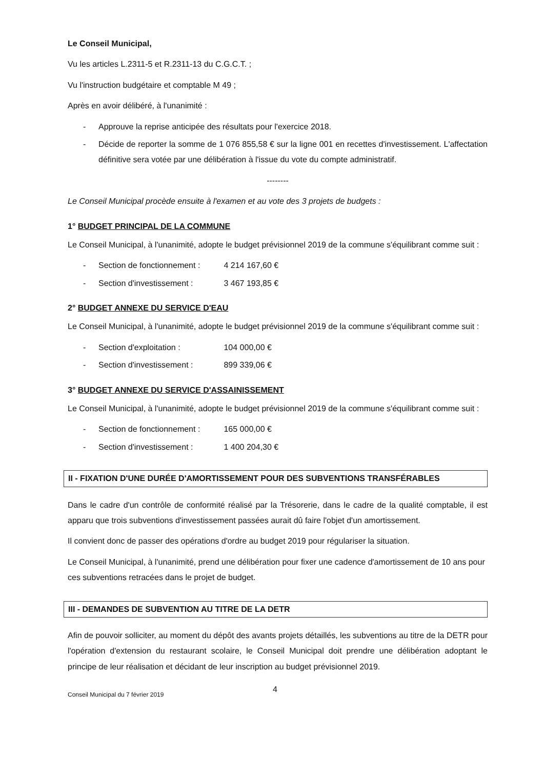Le Conseil Municipal,
Vu les articles L.2311-5 et R.2311-13 du C.G.C.T. ;
Vu l'instruction budgétaire et comptable M 49 ;
Après en avoir délibéré, à l'unanimité :
- Approuve la reprise anticipée des résultats pour l'exercice 2018.
- Décide de reporter la somme de 1 076 855,58 € sur la ligne 001 en recettes d'investissement. L'affectation définitive sera votée par une délibération à l'issue du vote du compte administratif.
--------
Le Conseil Municipal procède ensuite à l'examen et au vote des 3 projets de budgets :
1° BUDGET PRINCIPAL DE LA COMMUNE
Le Conseil Municipal, à l'unanimité, adopte le budget prévisionnel 2019 de la commune s'équilibrant comme suit :
- Section de fonctionnement : 4 214 167,60 €
- Section d'investissement : 3 467 193,85 €
2° BUDGET ANNEXE DU SERVICE D'EAU
Le Conseil Municipal, à l'unanimité, adopte le budget prévisionnel 2019 de la commune s'équilibrant comme suit :
- Section d'exploitation : 104 000,00 €
- Section d'investissement : 899 339,06 €
3° BUDGET ANNEXE DU SERVICE D'ASSAINISSEMENT
Le Conseil Municipal, à l'unanimité, adopte le budget prévisionnel 2019 de la commune s'équilibrant comme suit :
- Section de fonctionnement : 165 000,00 €
- Section d'investissement : 1 400 204,30 €
II - FIXATION D'UNE DURÉE D'AMORTISSEMENT POUR DES SUBVENTIONS TRANSFÉRABLES
Dans le cadre d'un contrôle de conformité réalisé par la Trésorerie, dans le cadre de la qualité comptable, il est apparu que trois subventions d'investissement passées aurait dû faire l'objet d'un amortissement.
Il convient donc de passer des opérations d'ordre au budget 2019 pour régulariser la situation.
Le Conseil Municipal, à l'unanimité, prend une délibération pour fixer une cadence d'amortissement de 10 ans pour ces subventions retracées dans le projet de budget.
III - DEMANDES DE SUBVENTION AU TITRE DE LA DETR
Afin de pouvoir solliciter, au moment du dépôt des avants projets détaillés, les subventions au titre de la DETR pour l'opération d'extension du restaurant scolaire, le Conseil Municipal doit prendre une délibération adoptant le principe de leur réalisation et décidant de leur inscription au budget prévisionnel 2019.
Conseil Municipal du 7 février 2019 4